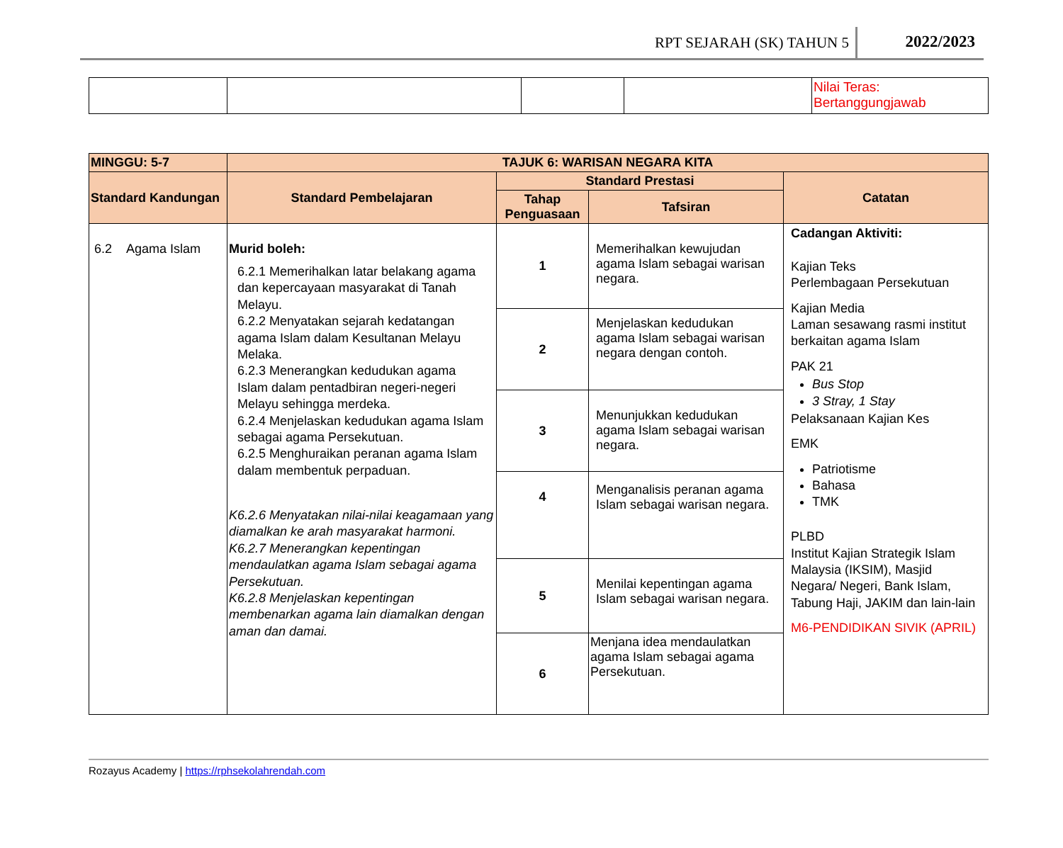RPT SEJARAH (SK) TAHUN 5 2022/2023
| | | | | Nilai Teras: Bertanggungjawab |
| MINGGU: 5-7 | TAJUK 6: WARISAN NEGARA KITA | | | |
| --- | --- | --- | --- | --- |
| Standard Kandungan | Standard Pembelajaran | Standard Prestasi | | Catatan |
| | | Tahap Penguasaan | Tafsiran | |
| 6.2 Agama Islam | Murid boleh: 6.2.1 Memerihalkan latar belakang agama dan kepercayaan masyarakat di Tanah Melayu. 6.2.2 Menyatakan sejarah kedatangan agama Islam dalam Kesultanan Melayu Melaka. 6.2.3 Menerangkan kedudukan agama Islam dalam pentadbiran negeri-negeri Melayu sehingga merdeka. 6.2.4 Menjelaskan kedudukan agama Islam sebagai agama Persekutuan. 6.2.5 Menghuraikan peranan agama Islam dalam membentuk perpaduan. K6.2.6 Menyatakan nilai-nilai keagamaan yang diamalkan ke arah masyarakat harmoni. K6.2.7 Menerangkan kepentingan mendaulatkan agama Islam sebagai agama Persekutuan. K6.2.8 Menjelaskan kepentingan membenarkan agama lain diamalkan dengan aman dan damai. | 1 | Memerihalkan kewujudan agama Islam sebagai warisan negara. | Cadangan Aktiviti: Kajian Teks Perlembagaan Persekutuan Kajian Media Laman sesawang rasmi institut berkaitan agama Islam PAK 21 Bus Stop 3 Stray, 1 Stay Pelaksanaan Kajian Kes EMK Patriotisme Bahasa TMK PLBD Institut Kajian Strategik Islam Malaysia (IKSIM), Masjid Negara/ Negeri, Bank Islam, Tabung Haji, JAKIM dan lain-lain M6-PENDIDIKAN SIVIK (APRIL) |
| | | 2 | Menjelaskan kedudukan agama Islam sebagai warisan negara dengan contoh. | |
| | | 3 | Menunjukkan kedudukan agama Islam sebagai warisan negara. | |
| | | 4 | Menganalisis peranan agama Islam sebagai warisan negara. | |
| | | 5 | Menilai kepentingan agama Islam sebagai warisan negara. | |
| | | 6 | Menjana idea mendaulatkan agama Islam sebagai agama Persekutuan. | |
Rozayus Academy | https://rphsekolahrendah.com